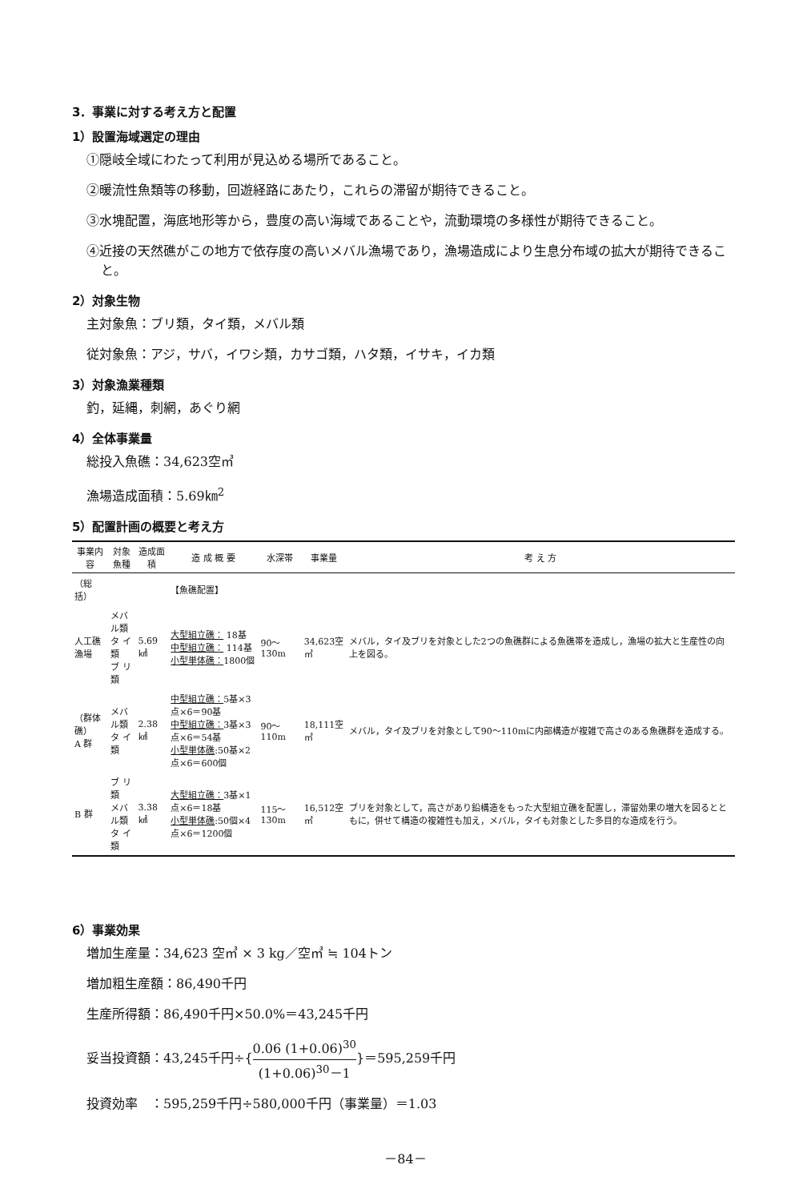3．事業に対する考え方と配置
1）設置海域選定の理由
①隠岐全域にわたって利用が見込める場所であること。
②暖流性魚類等の移動，回遊経路にあたり，これらの滞留が期待できること。
③水塊配置，海底地形等から，豊度の高い海域であることや，流動環境の多様性が期待できること。
④近接の天然礁がこの地方で依存度の高いメバル漁場であり，漁場造成により生息分布域の拡大が期待できること。
2）対象生物
主対象魚：ブリ類，タイ類，メバル類
従対象魚：アジ，サバ，イワシ類，カサゴ類，ハタ類，イサキ，イカ類
3）対象漁業種類
釣，延縄，刺網，あぐり網
4）全体事業量
総投入魚礁：34,623空㎥
漁場造成面積：5.69㎞<sup>2</sup>
5）配置計画の概要と考え方
| 事業内容 | 対象魚種 | 造成面積 | 造 成 概 要 | 水深帯 | 事業量 | 考 え 方 |
| --- | --- | --- | --- | --- | --- | --- |
| （総括） | | | 【魚礁配置】 | | | |
| 人工礁漁場 | メバル類 タ イ 類 ブ リ 類 | 5.69㎢ | 大型組立礁： 18基 中型組立礁： 114基 小型単体礁： 1800個 | 90～130m | 34,623空㎥ | メバル，タイ及ブリを対象とした2つの魚礁群による魚礁帯を造成し，漁場の拡大と生産性の向上を図る。 |
| （群体礁） A 群 | メバル類 タ イ 類 | 2.38㎢ | 中型組立礁： 5基×3点×6＝90基 中型組立礁： 3基×3点×6＝54基 小型単体礁 :50基×2点×6＝600個 | 90～110m | 18,111空㎥ | メバル，タイ及ブリを対象として90～110mに内部構造が複雑で高さのある魚礁群を造成する。 |
| B 群 | ブ リ 類 メバル類 タ イ 類 | 3.38㎢ | 大型組立礁： 3基×1点×6＝18基 小型単体礁 :50個×4点×6＝1200個 | 115～130m | 16,512空㎥ | ブリを対象として，高さがあり鉛構造をもった大型組立礁を配置し，滞留効果の増大を図るとともに，併せて構造の複雑性も加え，メバル，タイも対象とした多目的な造成を行う。 |
6）事業効果
増加生産量：34,623 空㎥ × 3 kg／空㎥ ≒ 104トン
増加粗生産額：86,490千円
生産所得額：86,490千円×50.0%＝43,245千円
妥当投資額：43,245千円÷{0.06 (1+0.06)<sup>30</sup> (1+0.06)<sup>30</sup>－1}＝595,259千円
投資効率　：595,259千円÷580,000千円（事業量）＝1.03
－84－